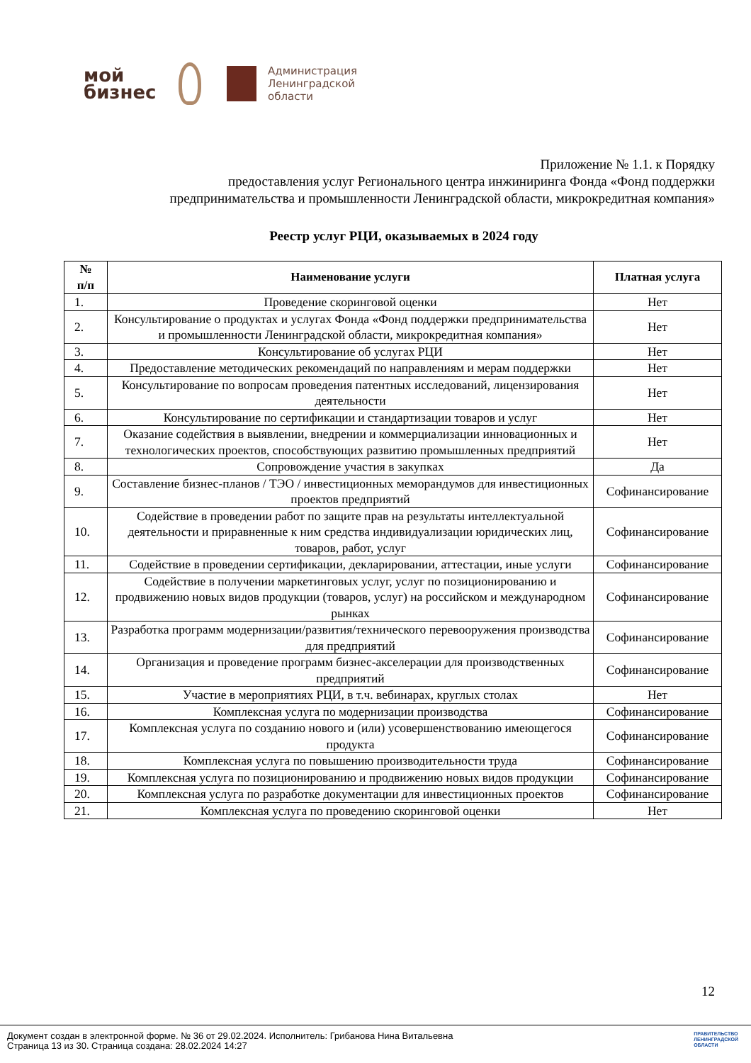мой
бизнес
Администрация
Ленинградской
области
Приложение № 1.1. к Порядку
предоставления услуг Регионального центра инжиниринга Фонда «Фонд поддержки
предпринимательства и промышленности Ленинградской области, микрокредитная компания»
Реестр услуг РЦИ, оказываемых в 2024 году
| № п/п | Наименование услуги | Платная услуга |
| --- | --- | --- |
| 1. | Проведение скоринговой оценки | Нет |
| 2. | Консультирование о продуктах и услугах Фонда «Фонд поддержки предпринимательства и промышленности Ленинградской области, микрокредитная компания» | Нет |
| 3. | Консультирование об услугах РЦИ | Нет |
| 4. | Предоставление методических рекомендаций по направлениям и мерам поддержки | Нет |
| 5. | Консультирование по вопросам проведения патентных исследований, лицензирования деятельности | Нет |
| 6. | Консультирование по сертификации и стандартизации товаров и услуг | Нет |
| 7. | Оказание содействия в выявлении, внедрении и коммерциализации инновационных и технологических проектов, способствующих развитию промышленных предприятий | Нет |
| 8. | Сопровождение участия в закупках | Да |
| 9. | Составление бизнес-планов / ТЭО / инвестиционных меморандумов для инвестиционных проектов предприятий | Софинансирование |
| 10. | Содействие в проведении работ по защите прав на результаты интеллектуальной деятельности и приравненные к ним средства индивидуализации юридических лиц, товаров, работ, услуг | Софинансирование |
| 11. | Содействие в проведении сертификации, декларировании, аттестации, иные услуги | Софинансирование |
| 12. | Содействие в получении маркетинговых услуг, услуг по позиционированию и продвижению новых видов продукции (товаров, услуг) на российском и международном рынках | Софинансирование |
| 13. | Разработка программ модернизации/развития/технического перевооружения производства для предприятий | Софинансирование |
| 14. | Организация и проведение программ бизнес-акселерации для производственных предприятий | Софинансирование |
| 15. | Участие в мероприятиях РЦИ, в т.ч. вебинарах, круглых столах | Нет |
| 16. | Комплексная услуга по модернизации производства | Софинансирование |
| 17. | Комплексная услуга по созданию нового и (или) усовершенствованию имеющегося продукта | Софинансирование |
| 18. | Комплексная услуга по повышению производительности труда | Софинансирование |
| 19. | Комплексная услуга по позиционированию и продвижению новых видов продукции | Софинансирование |
| 20. | Комплексная услуга по разработке документации для инвестиционных проектов | Софинансирование |
| 21. | Комплексная услуга по проведению скоринговой оценки | Нет |
12
Документ создан в электронной форме. № 36 от 29.02.2024. Исполнитель: Грибанова Нина Витальевна
Страница 13 из 30. Страница создана: 28.02.2024 14:27
ПРАВИТЕЛЬСТВО
ЛЕНИНГРАДСКОЙ
ОБЛАСТИ